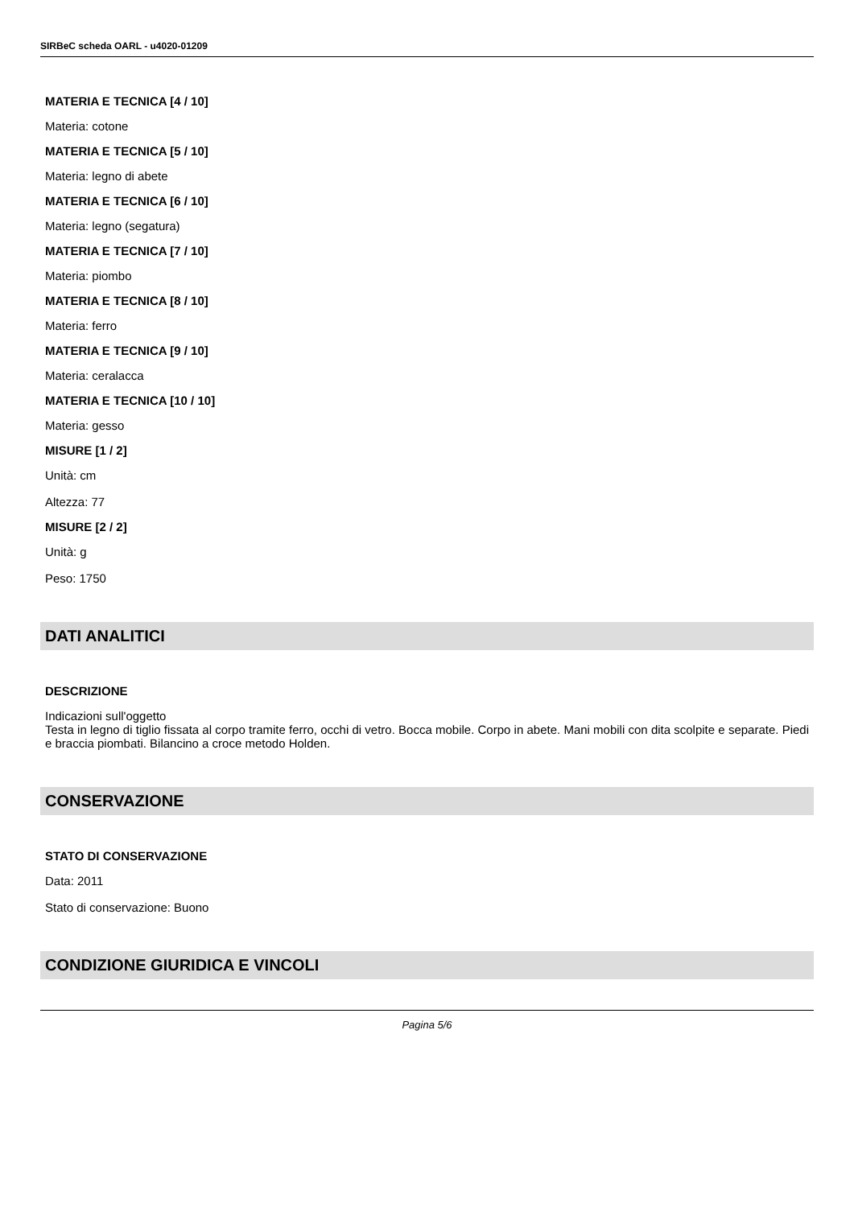SIRBeC scheda OARL - u4020-01209
MATERIA E TECNICA [4 / 10]
Materia: cotone
MATERIA E TECNICA [5 / 10]
Materia: legno di abete
MATERIA E TECNICA [6 / 10]
Materia: legno (segatura)
MATERIA E TECNICA [7 / 10]
Materia: piombo
MATERIA E TECNICA [8 / 10]
Materia: ferro
MATERIA E TECNICA [9 / 10]
Materia: ceralacca
MATERIA E TECNICA [10 / 10]
Materia: gesso
MISURE [1 / 2]
Unità: cm
Altezza: 77
MISURE [2 / 2]
Unità: g
Peso: 1750
DATI ANALITICI
DESCRIZIONE
Indicazioni sull'oggetto
Testa in legno di tiglio fissata al corpo tramite ferro, occhi di vetro. Bocca mobile. Corpo in abete. Mani mobili con dita scolpite e separate. Piedi e braccia piombati. Bilancino a croce metodo Holden.
CONSERVAZIONE
STATO DI CONSERVAZIONE
Data: 2011
Stato di conservazione: Buono
CONDIZIONE GIURIDICA E VINCOLI
Pagina 5/6